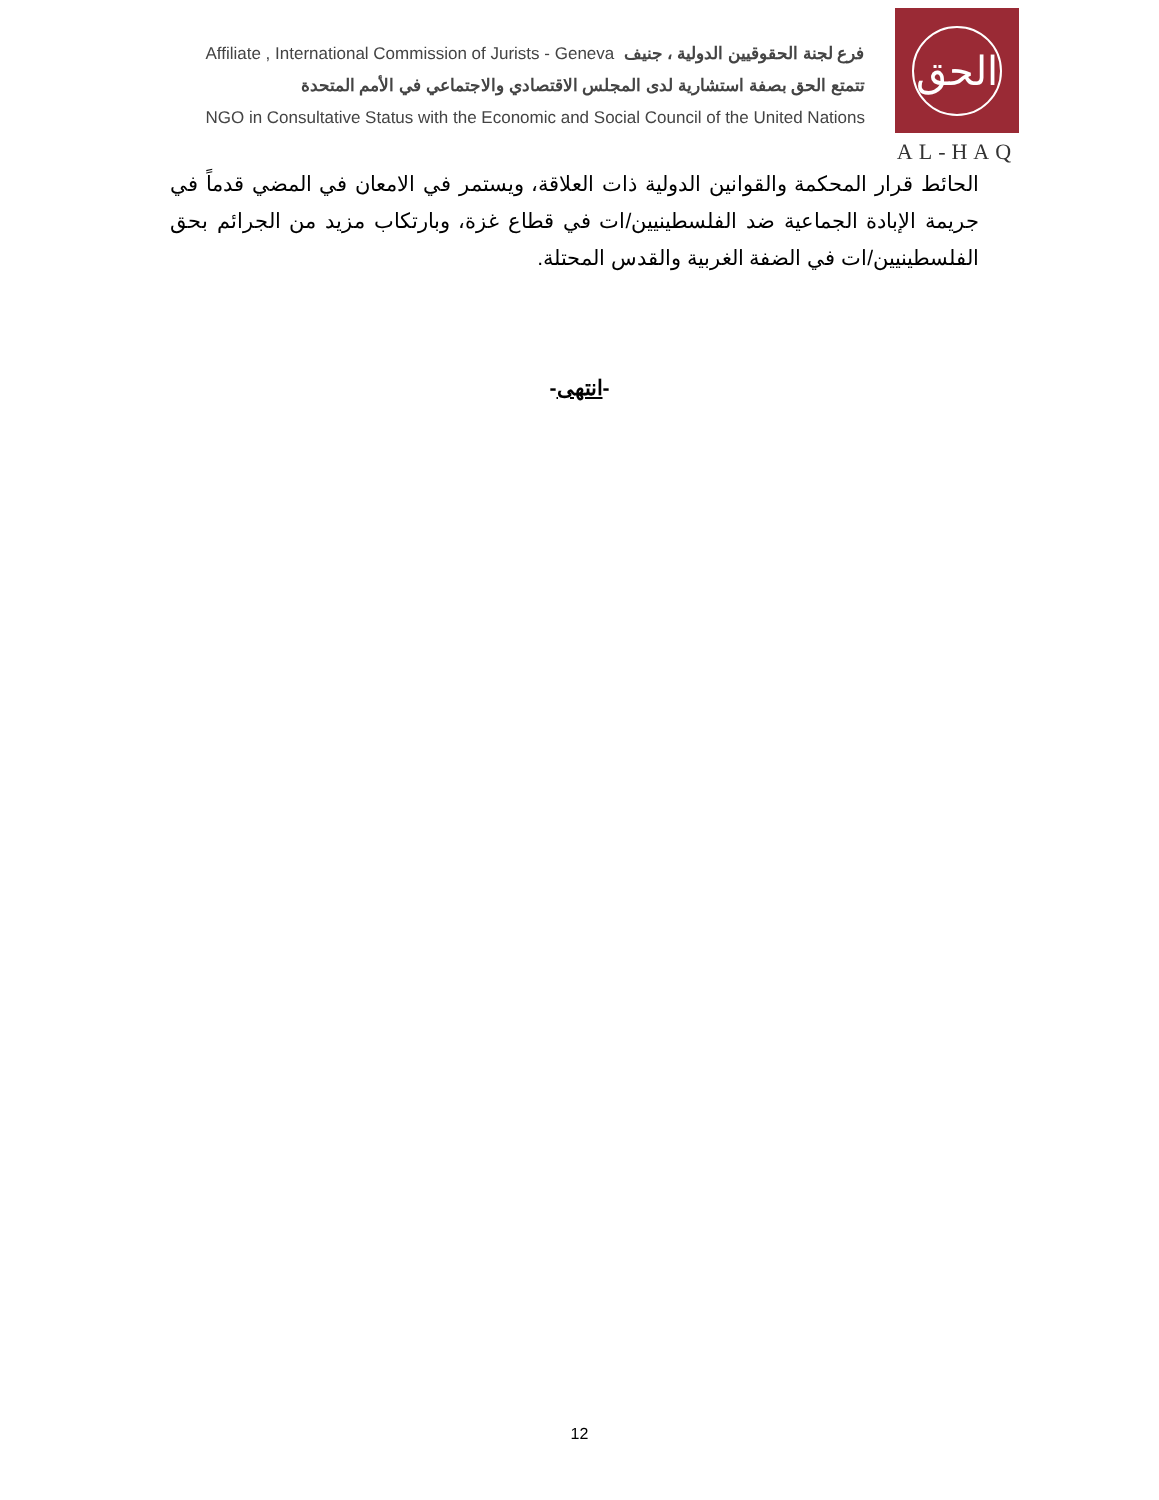Affiliate , International Commission of Jurists - Geneva فرع لجنة الحقوقيين الدولية ، جنيف
تتمتع الحق بصفة استشارية لدى المجلس الاقتصادي والاجتماعي في الأمم المتحدة
NGO in Consultative Status with the Economic and Social Council of the United Nations
الحق
AL-HAQ
الحائط قرار المحكمة والقوانين الدولية ذات العلاقة، ويستمر في الامعان في المضي قدماً في جريمة الإبادة الجماعية ضد الفلسطينيين/ات في قطاع غزة، وبارتكاب مزيد من الجرائم بحق الفلسطينيين/ات في الضفة الغربية والقدس المحتلة.
-انتهى-
12